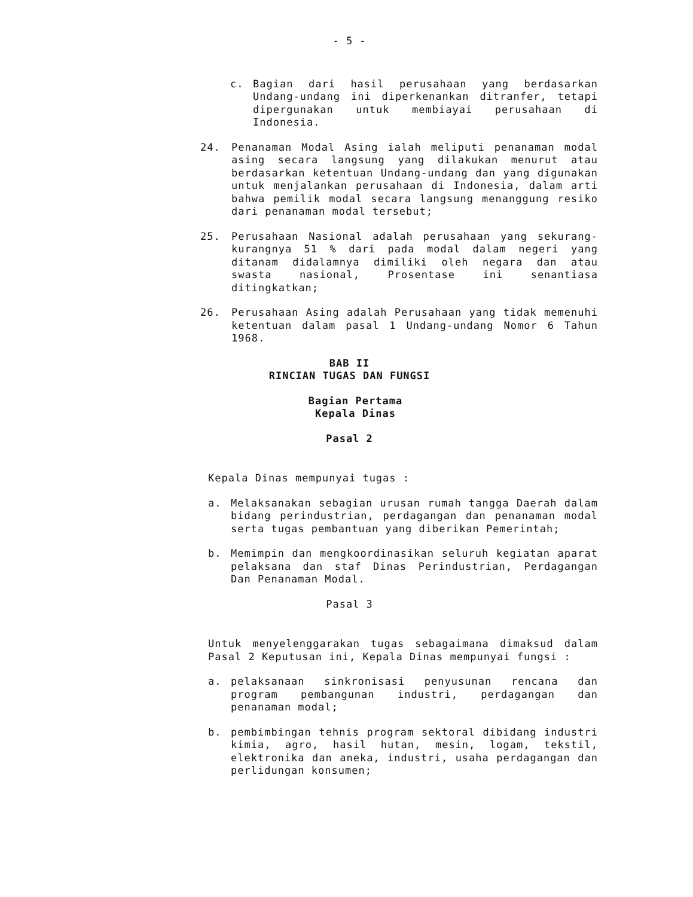- 5 -
c. Bagian dari hasil perusahaan yang berdasarkan Undang-undang ini diperkenankan ditranfer, tetapi dipergunakan untuk membiayai perusahaan di Indonesia.
24. Penanaman Modal Asing ialah meliputi penanaman modal asing secara langsung yang dilakukan menurut atau berdasarkan ketentuan Undang-undang dan yang digunakan untuk menjalankan perusahaan di Indonesia, dalam arti bahwa pemilik modal secara langsung menanggung resiko dari penanaman modal tersebut;
25. Perusahaan Nasional adalah perusahaan yang sekurang-kurangnya 51 % dari pada modal dalam negeri yang ditanam didalamnya dimiliki oleh negara dan atau swasta nasional, Prosentase ini senantiasa ditingkatkan;
26. Perusahaan Asing adalah Perusahaan yang tidak memenuhi ketentuan dalam pasal 1 Undang-undang Nomor 6 Tahun 1968.
BAB II
RINCIAN TUGAS DAN FUNGSI
Bagian Pertama
Kepala Dinas
Pasal 2
Kepala Dinas mempunyai tugas :
a. Melaksanakan sebagian urusan rumah tangga Daerah dalam bidang perindustrian, perdagangan dan penanaman modal serta tugas pembantuan yang diberikan Pemerintah;
b. Memimpin dan mengkoordinasikan seluruh kegiatan aparat pelaksana dan staf Dinas Perindustrian, Perdagangan Dan Penanaman Modal.
Pasal 3
Untuk menyelenggarakan tugas sebagaimana dimaksud dalam Pasal 2 Keputusan ini, Kepala Dinas mempunyai fungsi :
a. pelaksanaan sinkronisasi penyusunan rencana dan program pembangunan industri, perdagangan dan penanaman modal;
b. pembimbingan tehnis program sektoral dibidang industri kimia, agro, hasil hutan, mesin, logam, tekstil, elektronika dan aneka, industri, usaha perdagangan dan perlidungan konsumen;